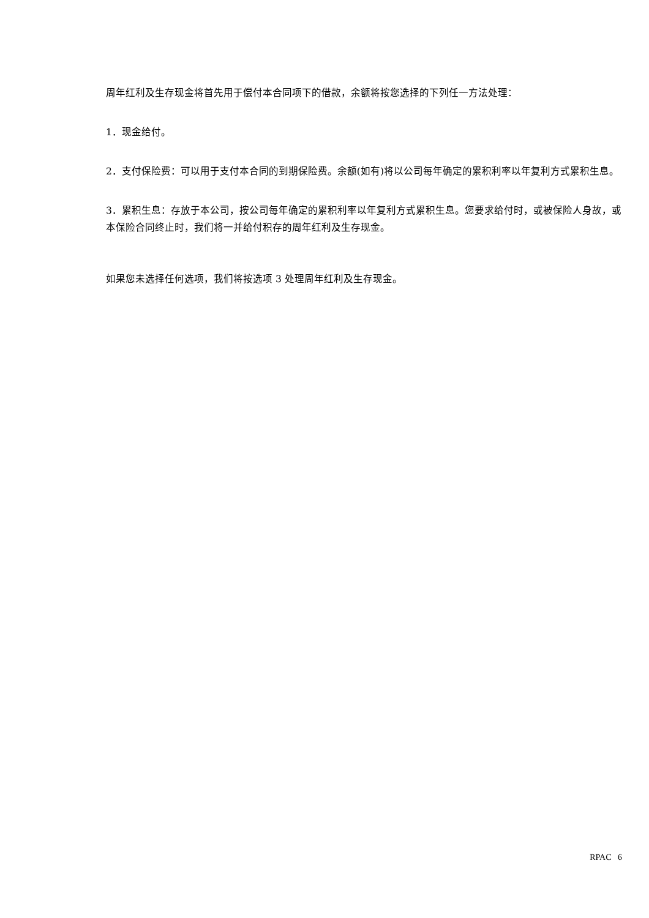周年红利及生存现金将首先用于偿付本合同项下的借款，余额将按您选择的下列任一方法处理：
1．现金给付。
2．支付保险费：可以用于支付本合同的到期保险费。余额(如有)将以公司每年确定的累积利率以年复利方式累积生息。
3．累积生息：存放于本公司，按公司每年确定的累积利率以年复利方式累积生息。您要求给付时，或被保险人身故，或本保险合同终止时，我们将一并给付积存的周年红利及生存现金。
如果您未选择任何选项，我们将按选项 3 处理周年红利及生存现金。
RPAC 6